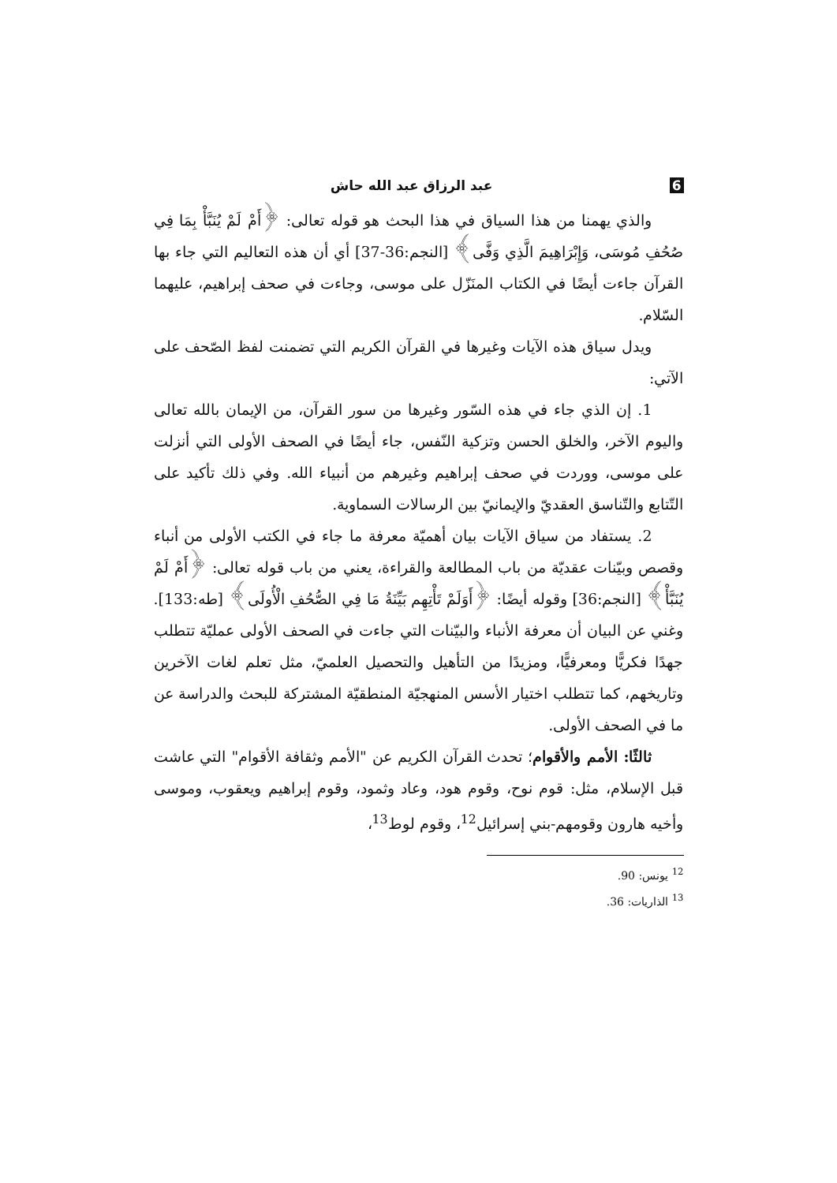6 عبد الرزاق عبد الله حاش
والذي يهمنا من هذا السياق في هذا البحث هو قوله تعالى: ﴿أَمْ لَمْ يُنَبَّأْ بِمَا فِي صُحُفِ مُوسَى، وَإِبْرَاهِيمَ الَّذِي وَفَّى﴾ [النجم:36-37] أي أن هذه التعاليم التي جاء بها القرآن جاءت أيضًا في الكتاب المنَزّل على موسى، وجاءت في صحف إبراهيم، عليهما السّلام.
ويدل سياق هذه الآيات وغيرها في القرآن الكريم التي تضمنت لفظ الصّحف على الآتي:
1. إن الذي جاء في هذه السّور وغيرها من سور القرآن، من الإيمان بالله تعالى واليوم الآخر، والخلق الحسن وتزكية النّفس، جاء أيضًا في الصحف الأولى التي أنزلت على موسى، ووردت في صحف إبراهيم وغيرهم من أنبياء الله. وفي ذلك تأكيد على التّتابع والتّناسق العقديّ والإيمانيّ بين الرسالات السماوية.
2. يستفاد من سياق الآيات بيان أهميّة معرفة ما جاء في الكتب الأولى من أنباء وقصص وبيّنات عقديّة من باب المطالعة والقراءة، يعني من باب قوله تعالى: ﴿أَمْ لَمْ يُنَبَّأْ﴾ [النجم:36] وقوله أيضًا: ﴿أَوَلَمْ تَأْتِهِم بَيِّنَةُ مَا فِي الصُّحُفِ الْأُولَى﴾ [طه:133]. وغني عن البيان أن معرفة الأنباء والبيّنات التي جاءت في الصحف الأولى عمليّة تتطلب جهدًا فكريًّا ومعرفيًّا، ومزيدًا من التأهيل والتحصيل العلميّ، مثل تعلم لغات الآخرين وتاريخهم، كما تتطلب اختيار الأسس المنهجيّة المنطقيّة المشتركة للبحث والدراسة عن ما في الصحف الأولى.
ثالثًا: الأمم والأقوام؛ تحدث القرآن الكريم عن "الأمم وثقافة الأقوام" التي عاشت قبل الإسلام، مثل: قوم نوح، وقوم هود، وعاد وثمود، وقوم إبراهيم ويعقوب، وموسى وأخيه هارون وقومهم-بني إسرائيل<sup>12</sup>، وقوم لوط<sup>13</sup>،
<sup>12</sup> يونس: 90.
<sup>13</sup> الذاريات: 36.